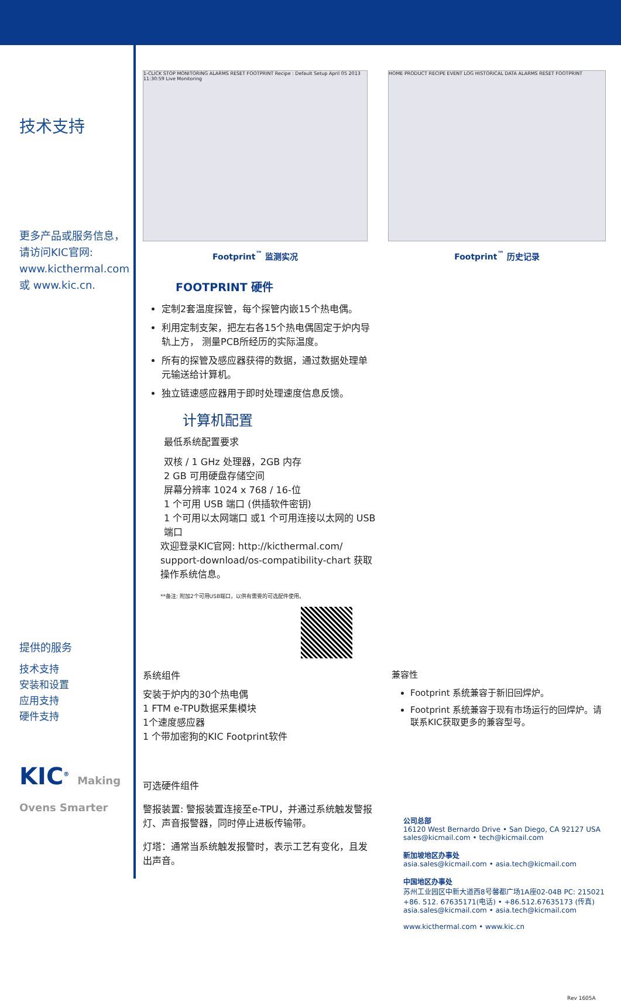技术支持
更多产品或服务信息，请访问KIC官网: www.kicthermal.com 或 www.kic.cn.
提供的服务
技术支持
安装和设置
应用支持
硬件支持
KIC<sup>®</sup> Making Ovens Smarter
1-CLICK STOP MONITORING ALARMS RESET FOOTPRINT Recipe : Default Setup April 05 2013 11:30:59 Live Monitoring
Footprint<sup>™</sup> 监测实况
HOME PRODUCT RECIPE EVENT LOG HISTORICAL DATA ALARMS RESET FOOTPRINT
Footprint<sup>™</sup> 历史记录
FOOTPRINT 硬件
定制2套温度探管，每个探管内嵌15个热电偶。
利用定制支架，把左右各15个热电偶固定于炉内导轨上方， 测量PCB所经历的实际温度。
所有的探管及感应器获得的数据，通过数据处理单元输送给计算机。
独立链速感应器用于即时处理速度信息反馈。
计算机配置
最低系统配置要求
双核 / 1 GHz 处理器，2GB 内存
2 GB 可用硬盘存储空间
屏幕分辨率 1024 x 768 / 16-位
1 个可用 USB 端口 (供插软件密钥)
1 个可用以太网端口 或1 个可用连接以太网的 USB 端口
欢迎登录KIC官网: http://kicthermal.com/ support-download/os-compatibility-chart 获取操作系统信息。
**备注: 附加2个可用USB端口，以供有需要的可选配件使用。
系统组件
安装于炉内的30个热电偶
1 FTM e-TPU数据采集模块
1个速度感应器
1 个带加密狗的KIC Footprint软件
可选硬件组件
警报装置: 警报装置连接至e-TPU，并通过系统触发警报灯、声音报警器，同时停止进板传输带。
灯塔：通常当系统触发报警时，表示工艺有变化，且发出声音。
兼容性
Footprint 系统兼容于新旧回焊炉。
Footprint 系统兼容于现有市场运行的回焊炉。请联系KIC获取更多的兼容型号。
公司总部
16120 West Bernardo Drive • San Diego, CA 92127 USA
sales@kicmail.com • tech@kicmail.com
新加坡地区办事处
asia.sales@kicmail.com • asia.tech@kicmail.com
中国地区办事处
苏州工业园区中新大道西8号馨都广场1A座02-04B PC: 215021
+86. 512. 67635171(电话) • +86.512.67635173 (传真)
asia.sales@kicmail.com • asia.tech@kicmail.com
www.kicthermal.com • www.kic.cn
Rev 1605A